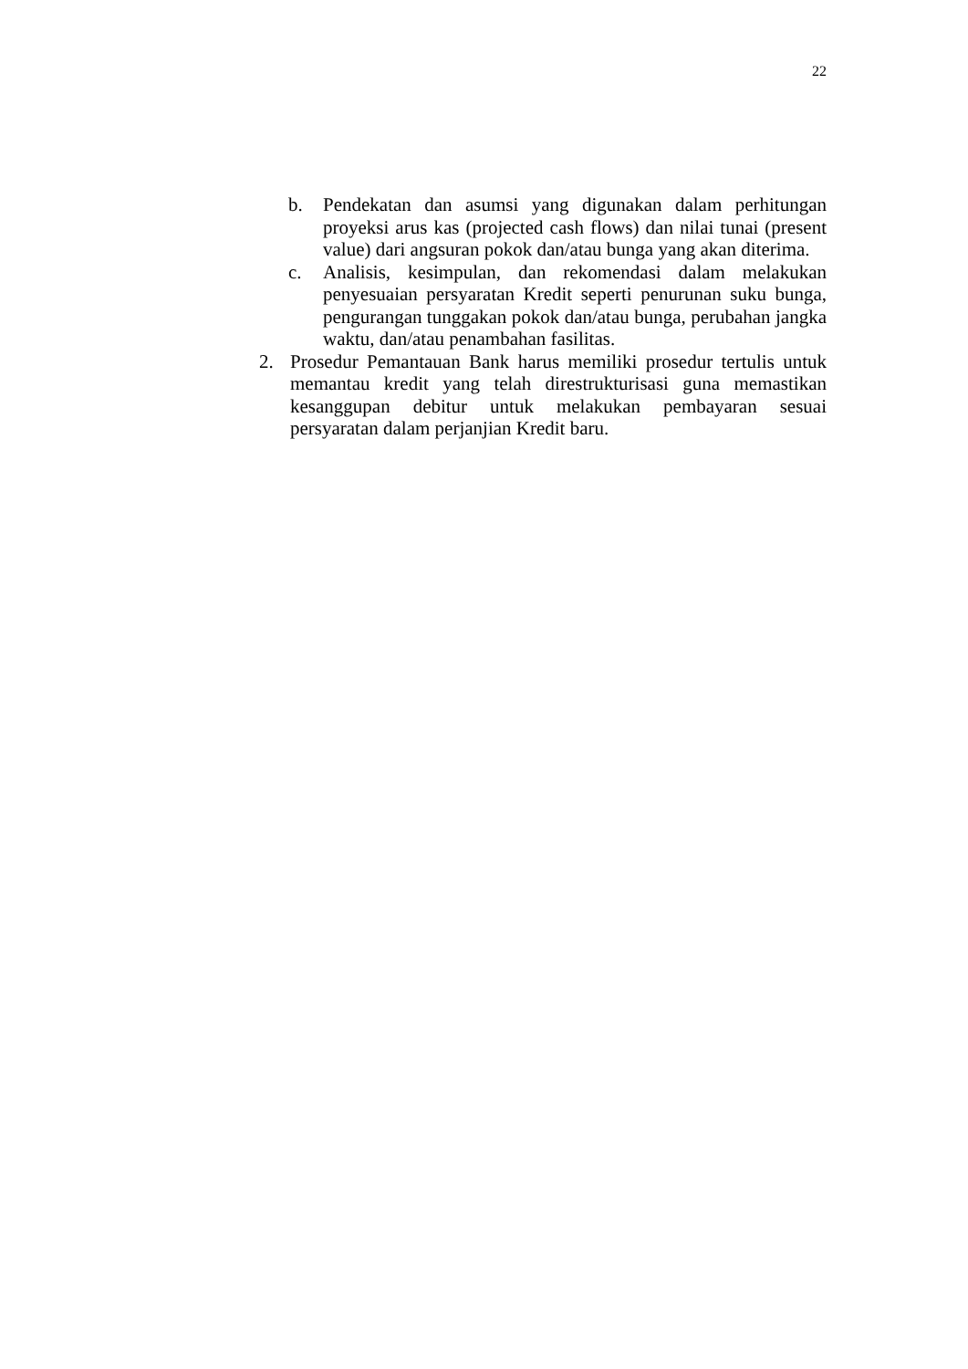22
b. Pendekatan dan asumsi yang digunakan dalam perhitungan proyeksi arus kas (projected cash flows) dan nilai tunai (present value) dari angsuran pokok dan/atau bunga yang akan diterima.
c. Analisis, kesimpulan, dan rekomendasi dalam melakukan penyesuaian persyaratan Kredit seperti penurunan suku bunga, pengurangan tunggakan pokok dan/atau bunga, perubahan jangka waktu, dan/atau penambahan fasilitas.
2. Prosedur Pemantauan Bank harus memiliki prosedur tertulis untuk memantau kredit yang telah direstrukturisasi guna memastikan kesanggupan debitur untuk melakukan pembayaran sesuai persyaratan dalam perjanjian Kredit baru.